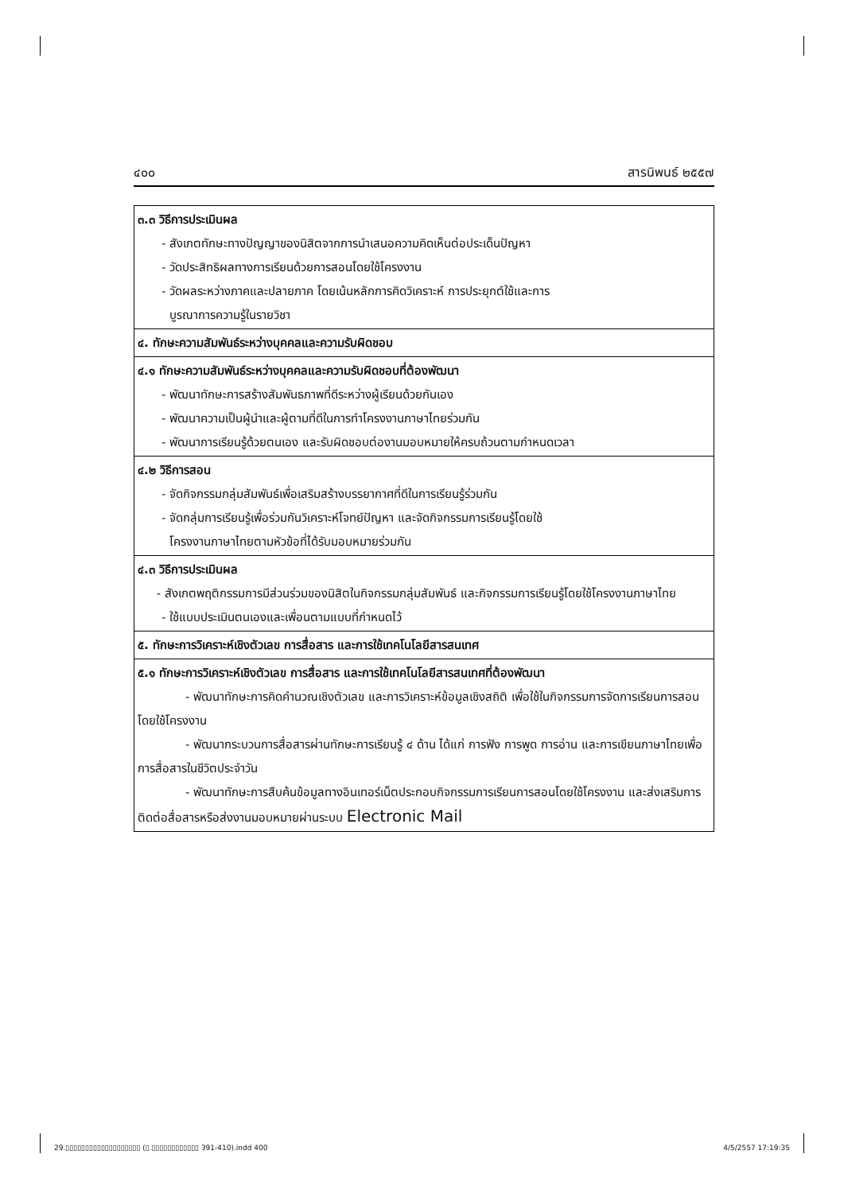๔๐๐ สารนิพนธ์ ๒๕๕๗
| ๓.๓ วิธีการประเมินผล - สังเกตทักษะทางปัญญาของนิสิตจากการนำเสนอความคิดเห็นต่อประเด็นปัญหา - วัดประสิทธิผลทางการเรียนด้วยการสอนโดยใช้โครงงาน - วัดผลระหว่างภาคและปลายภาค โดยเน้นหลักการคิดวิเคราะห์ การประยุกต์ใช้และการ บูรณาการความรู้ในรายวิชา |
| ๔. ทักษะความสัมพันธ์ระหว่างบุคคลและความรับผิดชอบ |
| ๔.๑ ทักษะความสัมพันธ์ระหว่างบุคคลและความรับผิดชอบที่ต้องพัฒนา - พัฒนาทักษะการสร้างสัมพันธภาพที่ดีระหว่างผู้เรียนด้วยกันเอง - พัฒนาความเป็นผู้นำและผู้ตามที่ดีในการทำโครงงานภาษาไทยร่วมกัน - พัฒนาการเรียนรู้ด้วยตนเอง และรับผิดชอบต่องานมอบหมายให้ครบถ้วนตามกำหนดเวลา |
| ๔.๒ วิธีการสอน - จัดกิจกรรมกลุ่มสัมพันธ์เพื่อเสริมสร้างบรรยากาศที่ดีในการเรียนรู้ร่วมกัน - จัดกลุ่มการเรียนรู้เพื่อร่วมกันวิเคราะห์โจทย์ปัญหา และจัดกิจกรรมการเรียนรู้โดยใช้ โครงงานภาษาไทยตามหัวข้อที่ได้รับมอบหมายร่วมกัน |
| ๔.๓ วิธีการประเมินผล - สังเกตพฤติกรรมการมีส่วนร่วมของนิสิตในกิจกรรมกลุ่มสัมพันธ์ และกิจกรรมการเรียนรู้โดยใช้โครงงานภาษาไทย - ใช้แบบประเมินตนเองและเพื่อนตามแบบที่กำหนดไว้ |
| ๕. ทักษะการวิเคราะห์เชิงตัวเลข การสื่อสาร และการใช้เทคโนโลยีสารสนเทศ |
| ๕.๑ ทักษะการวิเคราะห์เชิงตัวเลข การสื่อสาร และการใช้เทคโนโลยีสารสนเทศที่ต้องพัฒนา - พัฒนาทักษะการคิดคำนวณเชิงตัวเลข และการวิเคราะห์ข้อมูลเชิงสถิติ เพื่อใช้ในกิจกรรมการจัดการเรียนการสอนโดยใช้โครงงาน - พัฒนากระบวนการสื่อสารผ่านทักษะการเรียนรู้ ๔ ด้าน ได้แก่ การฟัง การพูด การอ่าน และการเขียนภาษาไทยเพื่อการสื่อสารในชีวิตประจำวัน - พัฒนาทักษะการสืบค้นข้อมูลทางอินเทอร์เน็ตประกอบกิจกรรมการเรียนการสอนโดยใช้โครงงาน และส่งเสริมการติดต่อสื่อสารหรือส่งงานมอบหมายผ่านระบบ Electronic Mail |
29.▯▯▯▯▯▯▯▯▯▯▯▯▯▯▯▯▯▯▯ (▯.▯▯▯▯▯▯▯▯▯▯▯▯ 391-410).indd 400 4/5/2557 17:19:35